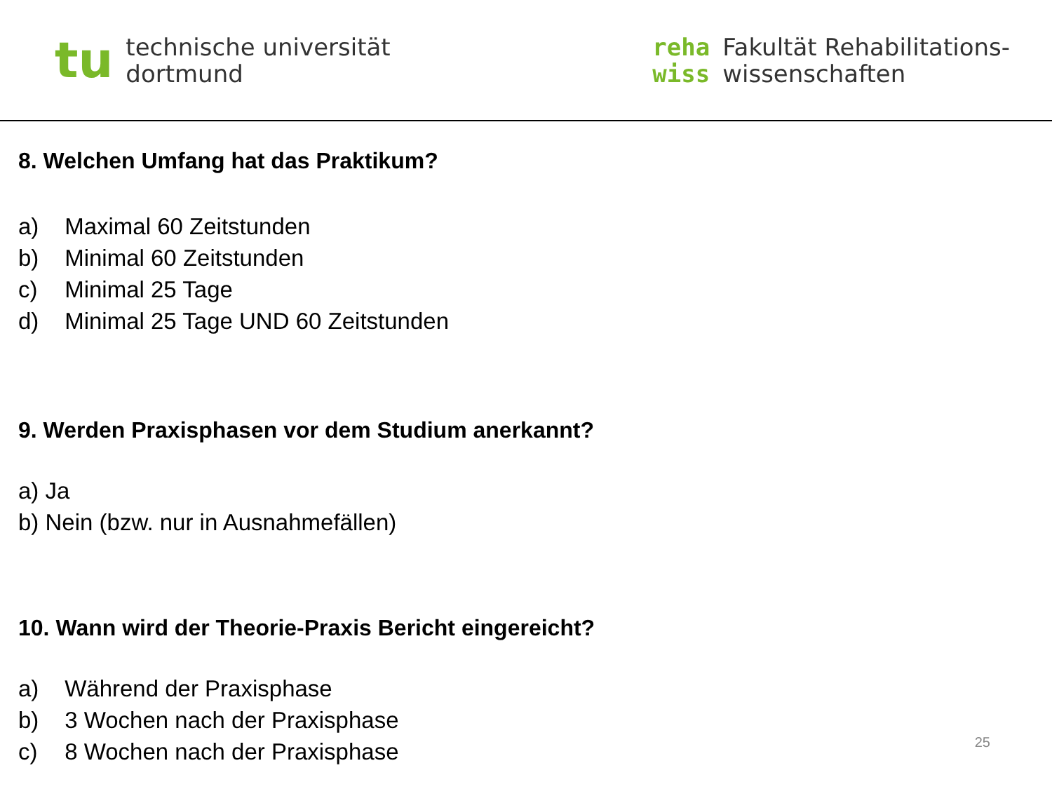tu
technische universität
dortmund
reha
wiss
Fakultät Rehabilitations-
wissenschaften
8. Welchen Umfang hat das Praktikum?
a) Maximal 60 Zeitstunden
b) Minimal 60 Zeitstunden
c) Minimal 25 Tage
d) Minimal 25 Tage UND 60 Zeitstunden
9. Werden Praxisphasen vor dem Studium anerkannt?
a) Ja
b) Nein (bzw. nur in Ausnahmefällen)
10. Wann wird der Theorie-Praxis Bericht eingereicht?
a) Während der Praxisphase
b) 3 Wochen nach der Praxisphase
c) 8 Wochen nach der Praxisphase
25